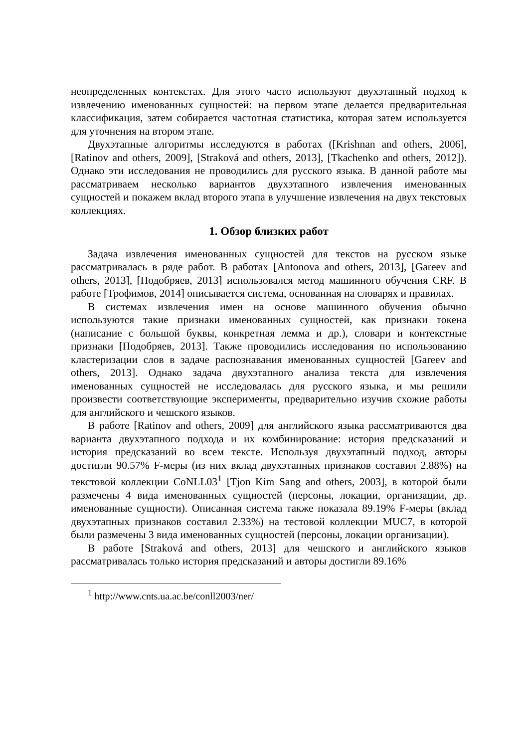неопределенных контекстах. Для этого часто используют двухэтапный подход к извлечению именованных сущностей: на первом этапе делается предварительная классификация, затем собирается частотная статистика, которая затем используется для уточнения на втором этапе.
Двухэтапные алгоритмы исследуются в работах ([Krishnan and others, 2006], [Ratinov and others, 2009], [Straková and others, 2013], [Tkachenko and others, 2012]). Однако эти исследования не проводились для русского языка. В данной работе мы рассматриваем несколько вариантов двухэтапного извлечения именованных сущностей и покажем вклад второго этапа в улучшение извлечения на двух текстовых коллекциях.
1. Обзор близких работ
Задача извлечения именованных сущностей для текстов на русском языке рассматривалась в ряде работ. В работах [Antonova and others, 2013], [Gareev and others, 2013], [Подобряев, 2013] использовался метод машинного обучения CRF. В работе [Трофимов, 2014] описывается система, основанная на словарях и правилах.
В системах извлечения имен на основе машинного обучения обычно используются такие признаки именованных сущностей, как признаки токена (написание с большой буквы, конкретная лемма и др.), словари и контекстные признаки [Подобряев, 2013]. Также проводились исследования по использованию кластеризации слов в задаче распознавания именованных сущностей [Gareev and others, 2013]. Однако задача двухэтапного анализа текста для извлечения именованных сущностей не исследовалась для русского языка, и мы решили произвести соответствующие эксперименты, предварительно изучив схожие работы для английского и чешского языков.
В работе [Ratinov and others, 2009] для английского языка рассматриваются два варианта двухэтапного подхода и их комбинирование: история предсказаний и история предсказаний во всем тексте. Используя двухэтапный подход, авторы достигли 90.57% F-меры (из них вклад двухэтапных признаков составил 2.88%) на текстовой коллекции CoNLL03<sup>1</sup> [Tjon Kim Sang and others, 2003], в которой были размечены 4 вида именованных сущностей (персоны, локации, организации, др. именованные сущности). Описанная система также показала 89.19% F-меры (вклад двухэтапных признаков составил 2.33%) на тестовой коллекции MUC7, в которой были размечены 3 вида именованных сущностей (персоны, локации организации).
В работе [Straková and others, 2013] для чешского и английского языков рассматривалась только история предсказаний и авторы достигли 89.16%
<sup>1</sup> http://www.cnts.ua.ac.be/conll2003/ner/